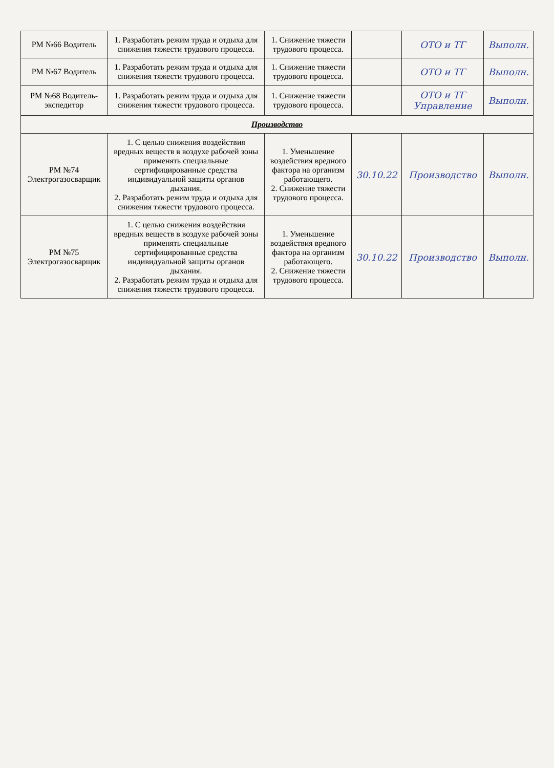| РМ №66 Водитель | 1. Разработать режим труда и отдыха для снижения тяжести трудового процесса. | 1. Снижение тяжести трудового процесса. | | ОТО и ТГ | Выполн. |
| РМ №67 Водитель | 1. Разработать режим труда и отдыха для снижения тяжести трудового процесса. | 1. Снижение тяжести трудового процесса. | | ОТО и ТГ | Выполн. |
| РМ №68 Водитель-экспедитор | 1. Разработать режим труда и отдыха для снижения тяжести трудового процесса. | 1. Снижение тяжести трудового процесса. | | ОТО и ТГ Управление | Выполн. |
| Производство | | | | | |
| РМ №74 Электрогазосварщик | 1. С целью снижения воздействия вредных веществ в воздухе рабочей зоны применять специальные сертифицированные средства индивидуальной защиты органов дыхания. 2. Разработать режим труда и отдыха для снижения тяжести трудового процесса. | 1. Уменьшение воздействия вредного фактора на организм работающего. 2. Снижение тяжести трудового процесса. | 30.10.22 | Производство | Выполн. |
| РМ №75 Электрогазосварщик | 1. С целью снижения воздействия вредных веществ в воздухе рабочей зоны применять специальные сертифицированные средства индивидуальной защиты органов дыхания. 2. Разработать режим труда и отдыха для снижения тяжести трудового процесса. | 1. Уменьшение воздействия вредного фактора на организм работающего. 2. Снижение тяжести трудового процесса. | 30.10.22 | Производство | Выполн. |